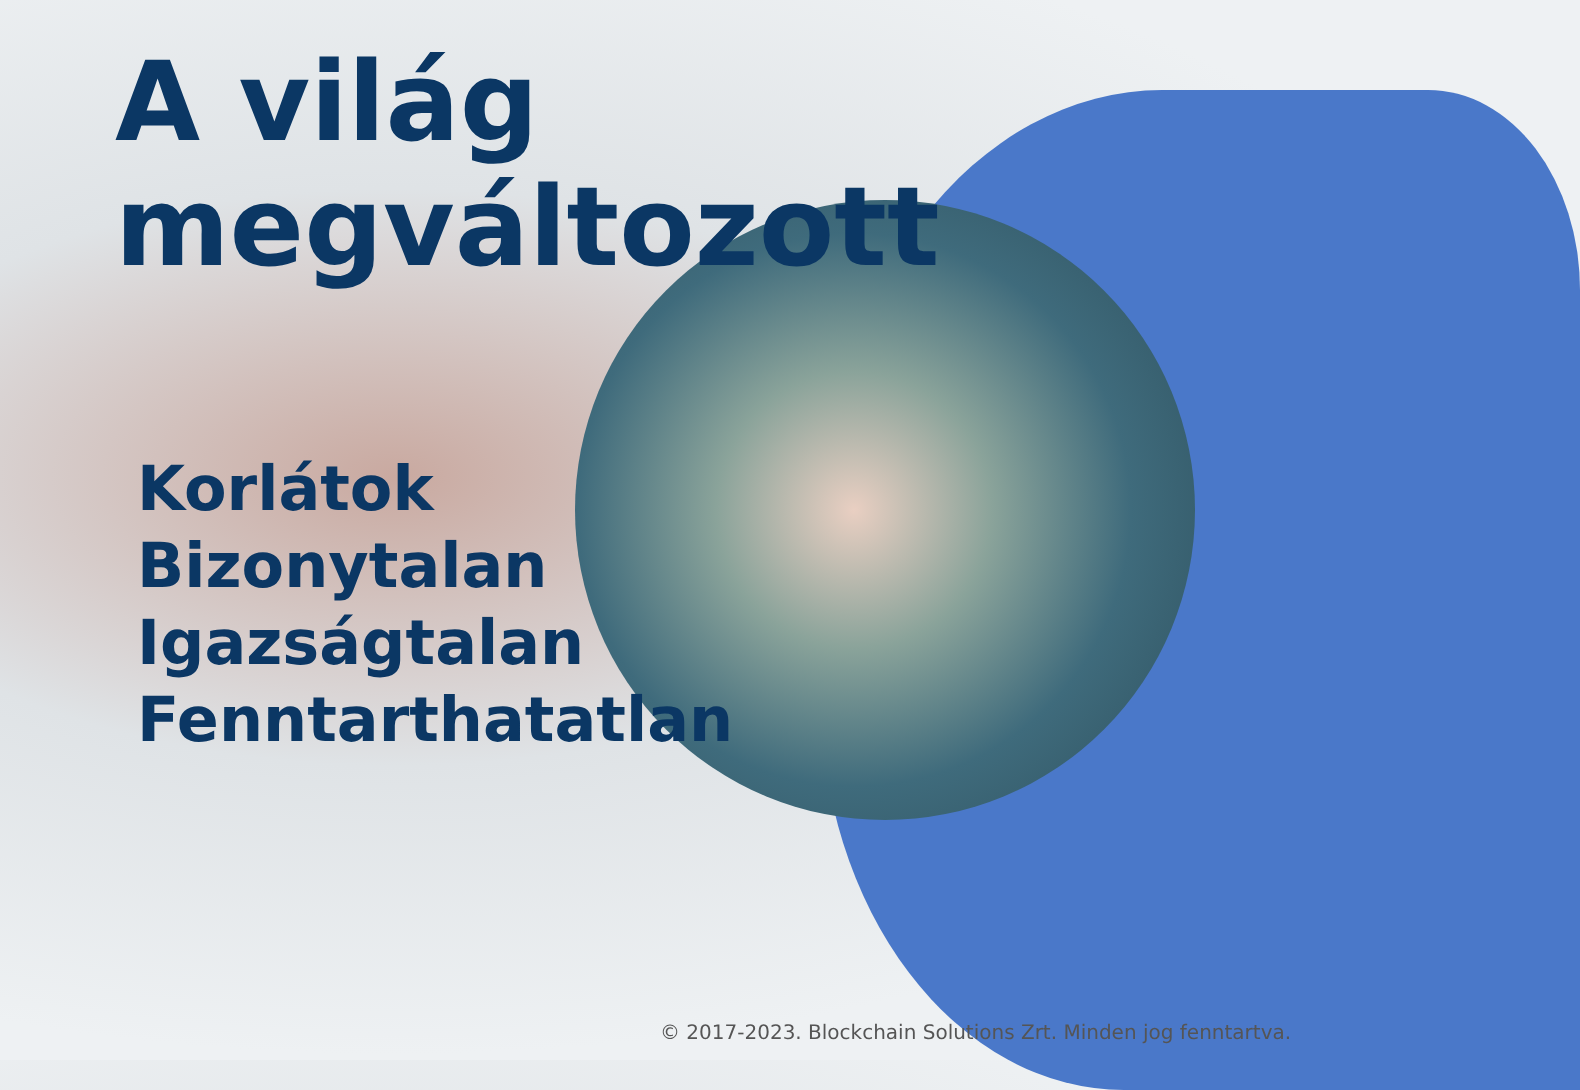A világ
megváltozott
Korlátok
Bizonytalan
Igazságtalan
Fenntarthatatlan
© 2017-2023. Blockchain Solutions Zrt. Minden jog fenntartva.